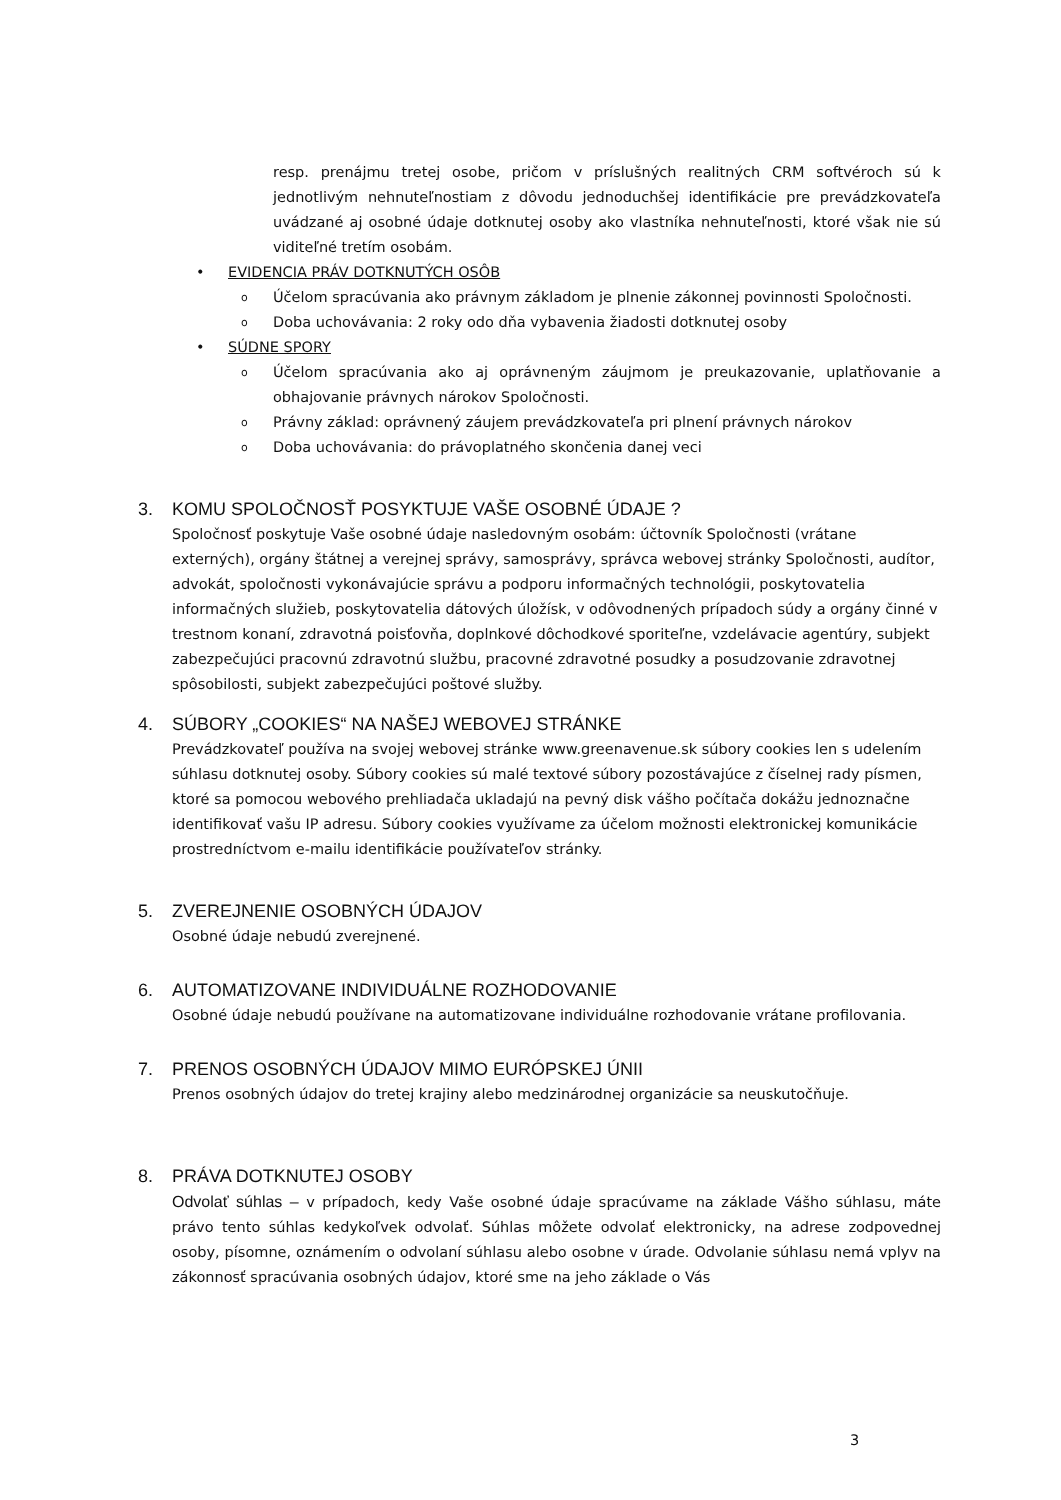resp. prenájmu tretej osobe, pričom v príslušných realitných CRM softvéroch sú k jednotlivým nehnuteľnostiam z dôvodu jednoduchšej identifikácie pre prevádzkovateľa uvádzané aj osobné údaje dotknutej osoby ako vlastníka nehnuteľnosti, ktoré však nie sú viditeľné tretím osobám.
• EVIDENCIA PRÁV DOTKNUTÝCH OSÔB
o Účelom spracúvania ako právnym základom je plnenie zákonnej povinnosti Spoločnosti.
o Doba uchovávania: 2 roky odo dňa vybavenia žiadosti dotknutej osoby
• SÚDNE SPORY
o Účelom spracúvania ako aj oprávneným záujmom je preukazovanie, uplatňovanie a obhajovanie právnych nárokov Spoločnosti.
o Právny základ: oprávnený záujem prevádzkovateľa pri plnení právnych nárokov
o Doba uchovávania: do právoplatného skončenia danej veci
3. KOMU SPOLOČNOSŤ POSYKTUJE VAŠE OSOBNÉ ÚDAJE ?
Spoločnosť poskytuje Vaše osobné údaje nasledovným osobám: účtovník Spoločnosti (vrátane externých), orgány štátnej a verejnej správy, samosprávy, správca webovej stránky Spoločnosti, audítor, advokát, spoločnosti vykonávajúcie správu a podporu informačných technológii, poskytovatelia informačných služieb, poskytovatelia dátových úložísk, v odôvodnených prípadoch súdy a orgány činné v trestnom konaní, zdravotná poisťovňa, doplnkové dôchodkové sporiteľne, vzdelávacie agentúry, subjekt zabezpečujúci pracovnú zdravotnú službu, pracovné zdravotné posudky a posudzovanie zdravotnej spôsobilosti, subjekt zabezpečujúci poštové služby.
4. SÚBORY „COOKIES“ NA NAŠEJ WEBOVEJ STRÁNKE
Prevádzkovateľ používa na svojej webovej stránke www.greenavenue.sk súbory cookies len s udelením súhlasu dotknutej osoby. Súbory cookies sú malé textové súbory pozostávajúce z číselnej rady písmen, ktoré sa pomocou webového prehliadača ukladajú na pevný disk vášho počítača dokážu jednoznačne identifikovať vašu IP adresu. Súbory cookies využívame za účelom možnosti elektronickej komunikácie prostredníctvom e-mailu identifikácie používateľov stránky.
5. ZVEREJNENIE OSOBNÝCH ÚDAJOV
Osobné údaje nebudú zverejnené.
6. AUTOMATIZOVANE INDIVIDUÁLNE ROZHODOVANIE
Osobné údaje nebudú používane na automatizovane individuálne rozhodovanie vrátane profilovania.
7. PRENOS OSOBNÝCH ÚDAJOV MIMO EURÓPSKEJ ÚNII
Prenos osobných údajov do tretej krajiny alebo medzinárodnej organizácie sa neuskutočňuje.
8. PRÁVA DOTKNUTEJ OSOBY
Odvolať súhlas – v prípadoch, kedy Vaše osobné údaje spracúvame na základe Vášho súhlasu, máte právo tento súhlas kedykoľvek odvolať. Súhlas môžete odvolať elektronicky, na adrese zodpovednej osoby, písomne, oznámením o odvolaní súhlasu alebo osobne v úrade. Odvolanie súhlasu nemá vplyv na zákonnosť spracúvania osobných údajov, ktoré sme na jeho základe o Vás
3